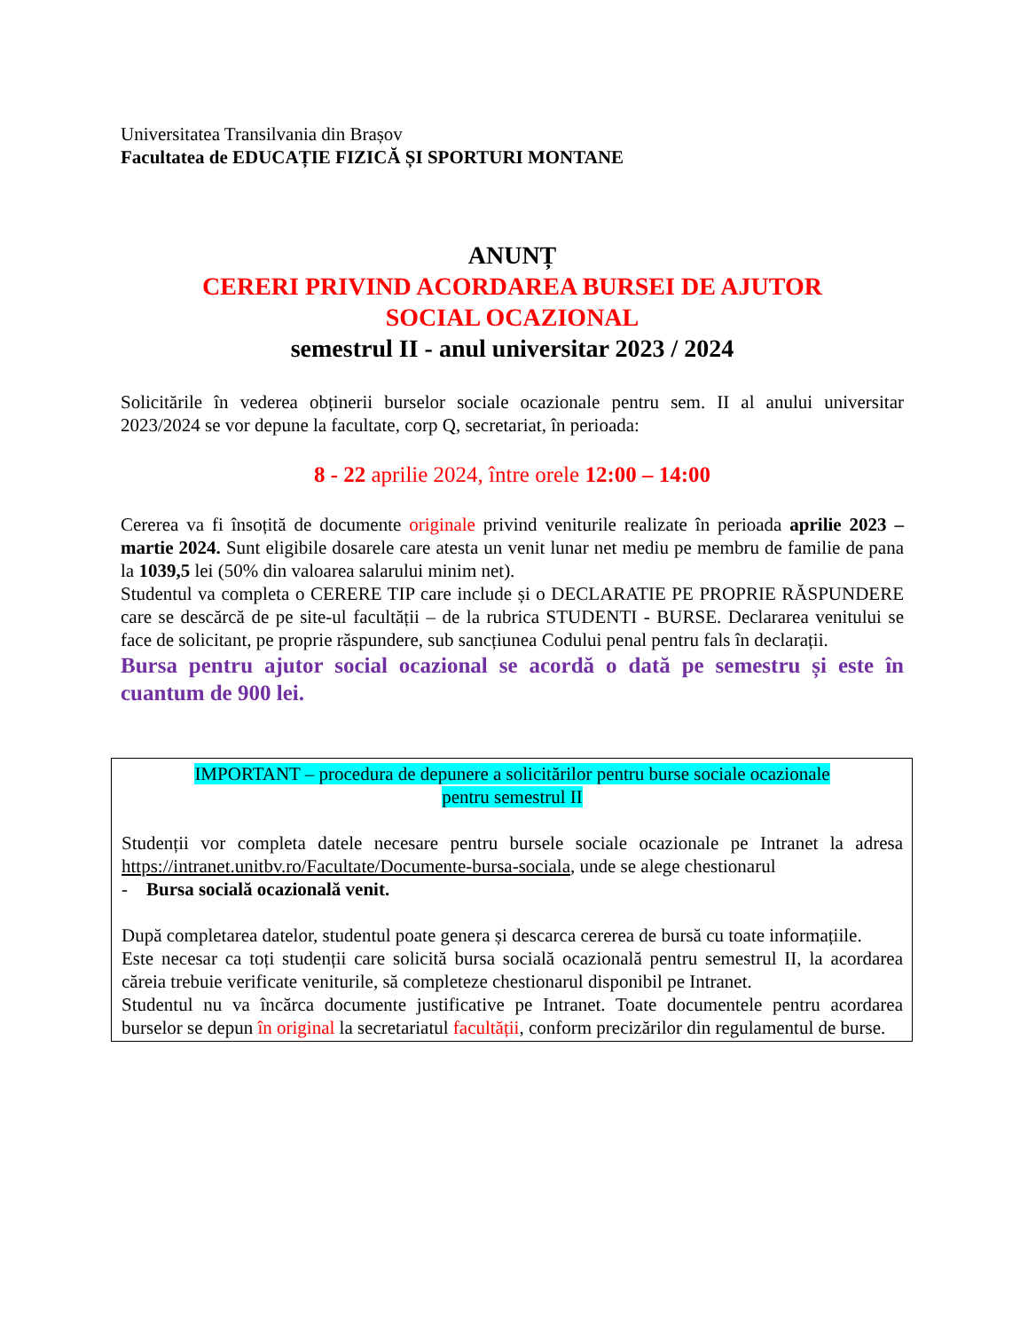Universitatea Transilvania din Brașov
Facultatea de EDUCAȚIE FIZICĂ ȘI SPORTURI MONTANE
ANUNȚ
CERERI PRIVIND ACORDAREA BURSEI DE AJUTOR
SOCIAL OCAZIONAL
semestrul II - anul universitar 2023 / 2024
Solicitările în vederea obținerii burselor sociale ocazionale pentru sem. II al anului universitar 2023/2024 se vor depune la facultate, corp Q, secretariat, în perioada:
8 - 22 aprilie 2024, între orele 12:00 – 14:00
Cererea va fi însoțită de documente originale privind veniturile realizate în perioada aprilie 2023 – martie 2024. Sunt eligibile dosarele care atesta un venit lunar net mediu pe membru de familie de pana la 1039,5 lei (50% din valoarea salarului minim net).
Studentul va completa o CERERE TIP care include și o DECLARATIE PE PROPRIE RĂSPUNDERE care se descărcă de pe site-ul facultății – de la rubrica STUDENTI - BURSE. Declararea venitului se face de solicitant, pe proprie răspundere, sub sancțiunea Codului penal pentru fals în declarații.
Bursa pentru ajutor social ocazional se acordă o dată pe semestru și este în cuantum de 900 lei.
IMPORTANT – procedura de depunere a solicitărilor pentru burse sociale ocazionale
pentru semestrul II
Studenții vor completa datele necesare pentru bursele sociale ocazionale pe Intranet la adresa https://intranet.unitbv.ro/Facultate/Documente-bursa-sociala, unde se alege chestionarul
- Bursa socială ocazională venit.
După completarea datelor, studentul poate genera și descarca cererea de bursă cu toate informațiile.
Este necesar ca toți studenții care solicită bursa socială ocazională pentru semestrul II, la acordarea căreia trebuie verificate veniturile, să completeze chestionarul disponibil pe Intranet.
Studentul nu va încărca documente justificative pe Intranet. Toate documentele pentru acordarea burselor se depun în original la secretariatul facultății, conform precizărilor din regulamentul de burse.